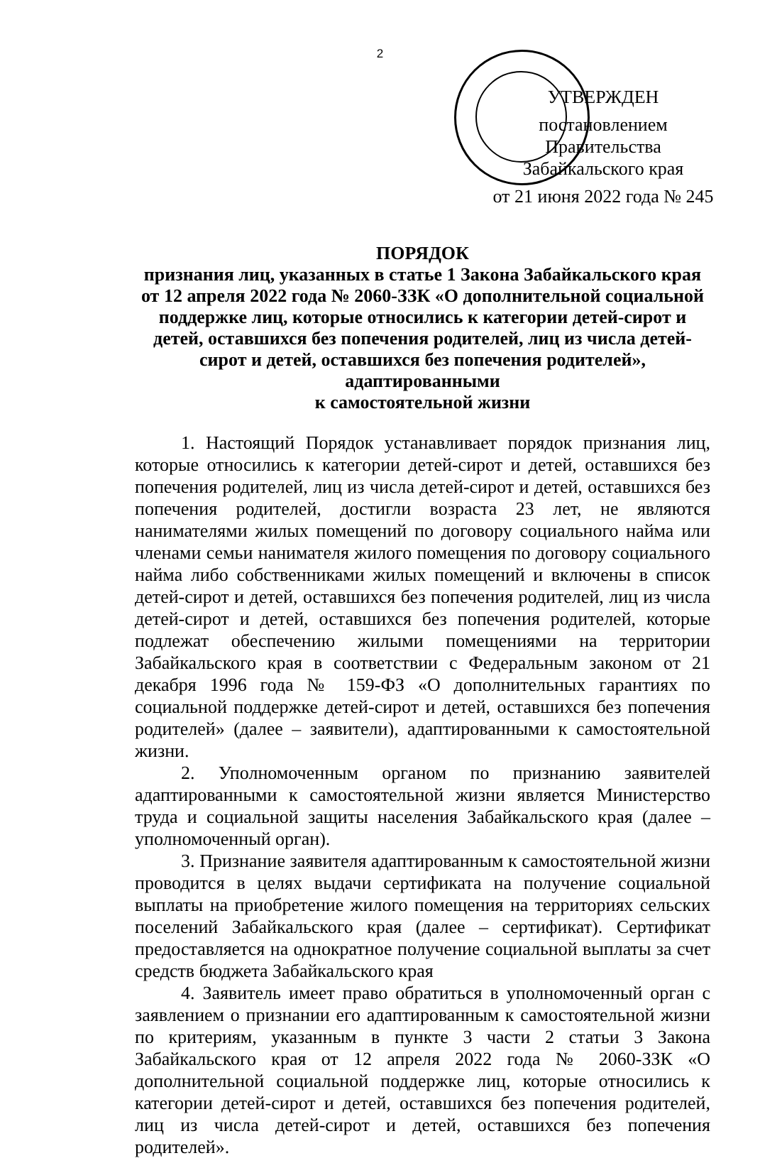2
УТВЕРЖДЕН
постановлением Правительства Забайкальского края
от 21 июня 2022 года № 245
ПОРЯДОК
признания лиц, указанных в статье 1 Закона Забайкальского края от 12 апреля 2022 года № 2060-ЗЗК «О дополнительной социальной поддержке лиц, которые относились к категории детей-сирот и детей, оставшихся без попечения родителей, лиц из числа детей-сирот и детей, оставшихся без попечения родителей», адаптированными
к самостоятельной жизни
1. Настоящий Порядок устанавливает порядок признания лиц, которые относились к категории детей-сирот и детей, оставшихся без попечения родителей, лиц из числа детей-сирот и детей, оставшихся без попечения родителей, достигли возраста 23 лет, не являются нанимателями жилых помещений по договору социального найма или членами семьи нанимателя жилого помещения по договору социального найма либо собственниками жилых помещений и включены в список детей-сирот и детей, оставшихся без попечения родителей, лиц из числа детей-сирот и детей, оставшихся без попечения родителей, которые подлежат обеспечению жилыми помещениями на территории Забайкальского края в соответствии с Федеральным законом от 21 декабря 1996 года № 159-ФЗ «О дополнительных гарантиях по социальной поддержке детей-сирот и детей, оставшихся без попечения родителей» (далее – заявители), адаптированными к самостоятельной жизни.
2. Уполномоченным органом по признанию заявителей адаптированными к самостоятельной жизни является Министерство труда и социальной защиты населения Забайкальского края (далее – уполномоченный орган).
3. Признание заявителя адаптированным к самостоятельной жизни проводится в целях выдачи сертификата на получение социальной выплаты на приобретение жилого помещения на территориях сельских поселений Забайкальского края (далее – сертификат). Сертификат предоставляется на однократное получение социальной выплаты за счет средств бюджета Забайкальского края
4. Заявитель имеет право обратиться в уполномоченный орган с заявлением о признании его адаптированным к самостоятельной жизни по критериям, указанным в пункте 3 части 2 статьи 3 Закона Забайкальского края от 12 апреля 2022 года № 2060-ЗЗК «О дополнительной социальной поддержке лиц, которые относились к категории детей-сирот и детей, оставшихся без попечения родителей, лиц из числа детей-сирот и детей, оставшихся без попечения родителей».